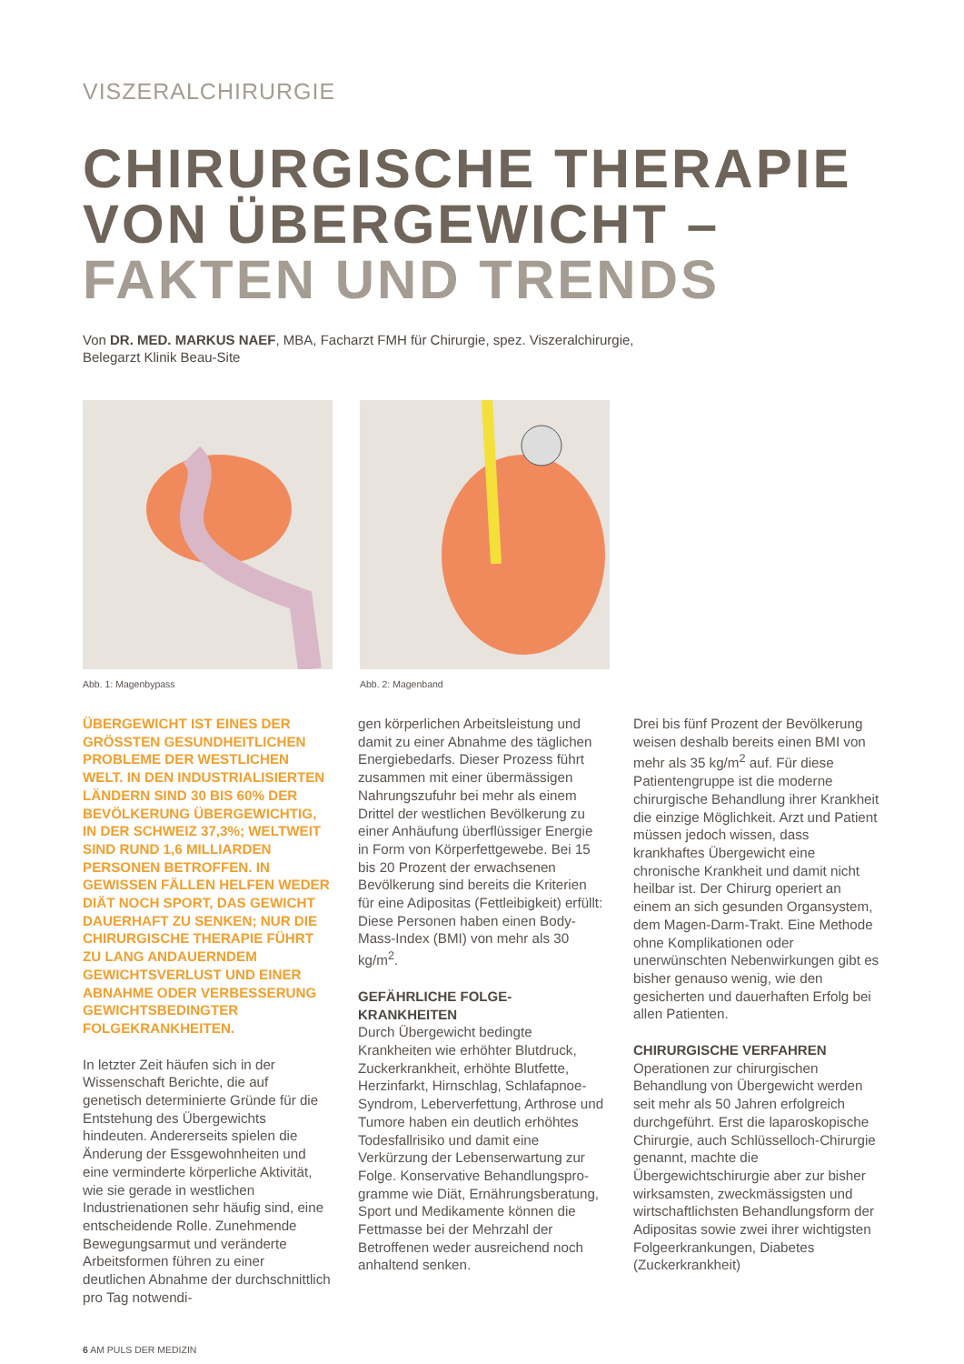VISZERALCHIRURGIE
CHIRURGISCHE THERAPIE
VON ÜBERGEWICHT –
FAKTEN UND TRENDS
Von DR. MED. MARKUS NAEF, MBA, Facharzt FMH für Chirurgie, spez. Viszeralchirurgie,
Belegarzt Klinik Beau-Site
Abb. 1: Magenbypass Abb. 2: Magenband
ÜBERGEWICHT IST EINES DER GRÖSSTEN GESUNDHEITLICHEN PROBLEME DER WESTLICHEN WELT. IN DEN INDUSTRIALISIER­TEN LÄNDERN SIND 30 BIS 60% DER BEVÖLKERUNG ÜBERGE­WICHTIG, IN DER SCHWEIZ 37,3%; WELTWEIT SIND RUND 1,6 MILLI­ARDEN PERSONEN BETROFFEN. IN GEWISSEN FÄLLEN HELFEN WEDER DIÄT NOCH SPORT, DAS GEWICHT DAUERHAFT ZU SEN­KEN; NUR DIE CHIRURGISCHE THERAPIE FÜHRT ZU LANG ANDAUERNDEM GEWICHTSVER­LUST UND EINER ABNAHME ODER VERBESSERUNG GEWICHTSBE­DINGTER FOLGEKRANKHEITEN.
In letzter Zeit häufen sich in der Wissenschaft Berichte, die auf genetisch determinierte Gründe für die Entstehung des Übergewichts hindeuten. Andererseits spielen die Änderung der Essgewohnheiten und eine verminderte körperliche Aktivität, wie sie gerade in west­lichen Industrienationen sehr häufig sind, eine entscheidende Rolle. Zunehmende Bewegungsarmut und veränderte Arbeitsformen führen zu einer deutlichen Abnahme der durchschnittlich pro Tag notwendi-
gen körperlichen Arbeitsleistung und damit zu einer Abnahme des täglichen Energiebedarfs. Dieser Prozess führt zusammen mit einer übermässigen Nahrungszufuhr bei mehr als einem Drittel der west­lichen Bevölkerung zu einer Anhäu­fung überflüssiger Energie in Form von Körperfettgewebe. Bei 15 bis 20 Prozent der erwachsenen Bevölke­rung sind bereits die Kriterien für eine Adipositas (Fettleibigkeit) erfüllt: Diese Personen haben einen Body-Mass-Index (BMI) von mehr als 30 kg/m<sup>2</sup>.
GEFÄHRLICHE FOLGE-
KRANKHEITEN
Durch Übergewicht bedingte Krankheiten wie erhöhter Blutdruck, Zuckerkrankheit, erhöhte Blutfette, Herzinfarkt, Hirnschlag, Schlafap­noe-Syndrom, Leberverfettung, Arthrose und Tumore haben ein deutlich erhöhtes Todesfallrisiko und damit eine Verkürzung der Lebenserwartung zur Folge. Konservative Behandlungspro­gramme wie Diät, Ernährungsbera­tung, Sport und Medikamente können die Fettmasse bei der Mehrzahl der Betroffenen weder ausreichend noch anhaltend senken.
Drei bis fünf Prozent der Bevölke­rung weisen deshalb bereits einen BMI von mehr als 35 kg/m<sup>2</sup> auf. Für diese Patientengruppe ist die moderne chirurgische Behandlung ihrer Krankheit die einzige Möglich­keit. Arzt und Patient müssen jedoch wissen, dass krankhaftes Übergewicht eine chronische Krankheit und damit nicht heilbar ist. Der Chirurg operiert an einem an sich gesunden Organsystem, dem Magen-Darm-Trakt. Eine Methode ohne Komplikationen oder unerwünschten Nebenwirkungen gibt es bisher genauso wenig, wie den gesicherten und dauerhaften Erfolg bei allen Patienten.
CHIRURGISCHE VERFAHREN
Operationen zur chirurgischen Behandlung von Übergewicht werden seit mehr als 50 Jahren erfolgreich durchgeführt. Erst die laparoskopische Chirurgie, auch Schlüsselloch-Chirurgie genannt, machte die Übergewichtschirurgie aber zur bisher wirksamsten, zweckmässigsten und wirtschaft­lichsten Behandlungsform der Adipositas sowie zwei ihrer wichtigsten Folgeerkrankungen, Diabetes (Zuckerkrankheit)
6 AM PULS DER MEDIZIN